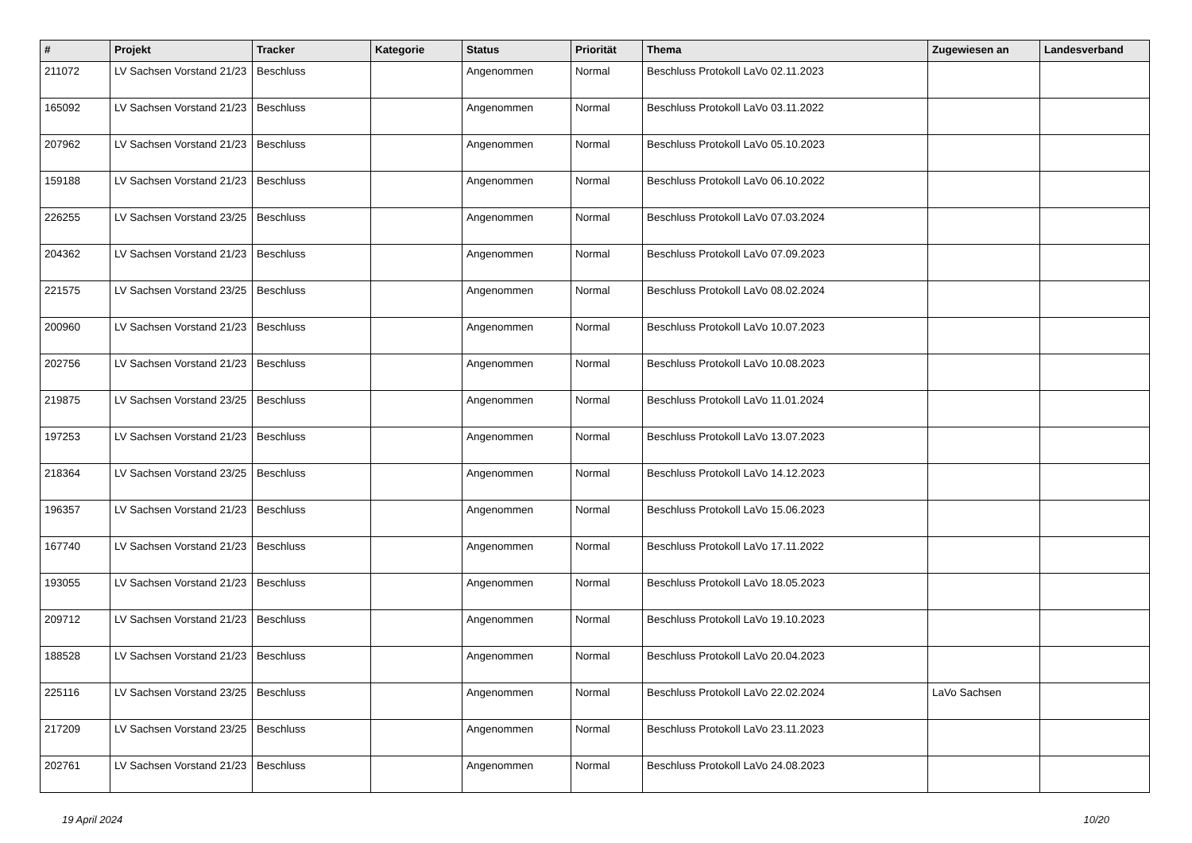| # | Projekt | Tracker | Kategorie | Status | Priorität | Thema | Zugewiesen an | Landesverband |
| --- | --- | --- | --- | --- | --- | --- | --- | --- |
| 211072 | LV Sachsen Vorstand 21/23 | Beschluss | | Angenommen | Normal | Beschluss Protokoll LaVo 02.11.2023 | | |
| 165092 | LV Sachsen Vorstand 21/23 | Beschluss | | Angenommen | Normal | Beschluss Protokoll LaVo 03.11.2022 | | |
| 207962 | LV Sachsen Vorstand 21/23 | Beschluss | | Angenommen | Normal | Beschluss Protokoll LaVo 05.10.2023 | | |
| 159188 | LV Sachsen Vorstand 21/23 | Beschluss | | Angenommen | Normal | Beschluss Protokoll LaVo 06.10.2022 | | |
| 226255 | LV Sachsen Vorstand 23/25 | Beschluss | | Angenommen | Normal | Beschluss Protokoll LaVo 07.03.2024 | | |
| 204362 | LV Sachsen Vorstand 21/23 | Beschluss | | Angenommen | Normal | Beschluss Protokoll LaVo 07.09.2023 | | |
| 221575 | LV Sachsen Vorstand 23/25 | Beschluss | | Angenommen | Normal | Beschluss Protokoll LaVo 08.02.2024 | | |
| 200960 | LV Sachsen Vorstand 21/23 | Beschluss | | Angenommen | Normal | Beschluss Protokoll LaVo 10.07.2023 | | |
| 202756 | LV Sachsen Vorstand 21/23 | Beschluss | | Angenommen | Normal | Beschluss Protokoll LaVo 10.08.2023 | | |
| 219875 | LV Sachsen Vorstand 23/25 | Beschluss | | Angenommen | Normal | Beschluss Protokoll LaVo 11.01.2024 | | |
| 197253 | LV Sachsen Vorstand 21/23 | Beschluss | | Angenommen | Normal | Beschluss Protokoll LaVo 13.07.2023 | | |
| 218364 | LV Sachsen Vorstand 23/25 | Beschluss | | Angenommen | Normal | Beschluss Protokoll LaVo 14.12.2023 | | |
| 196357 | LV Sachsen Vorstand 21/23 | Beschluss | | Angenommen | Normal | Beschluss Protokoll LaVo 15.06.2023 | | |
| 167740 | LV Sachsen Vorstand 21/23 | Beschluss | | Angenommen | Normal | Beschluss Protokoll LaVo 17.11.2022 | | |
| 193055 | LV Sachsen Vorstand 21/23 | Beschluss | | Angenommen | Normal | Beschluss Protokoll LaVo 18.05.2023 | | |
| 209712 | LV Sachsen Vorstand 21/23 | Beschluss | | Angenommen | Normal | Beschluss Protokoll LaVo 19.10.2023 | | |
| 188528 | LV Sachsen Vorstand 21/23 | Beschluss | | Angenommen | Normal | Beschluss Protokoll LaVo 20.04.2023 | | |
| 225116 | LV Sachsen Vorstand 23/25 | Beschluss | | Angenommen | Normal | Beschluss Protokoll LaVo 22.02.2024 | LaVo Sachsen | |
| 217209 | LV Sachsen Vorstand 23/25 | Beschluss | | Angenommen | Normal | Beschluss Protokoll LaVo 23.11.2023 | | |
| 202761 | LV Sachsen Vorstand 21/23 | Beschluss | | Angenommen | Normal | Beschluss Protokoll LaVo 24.08.2023 | | |
19 April 2024 10/20